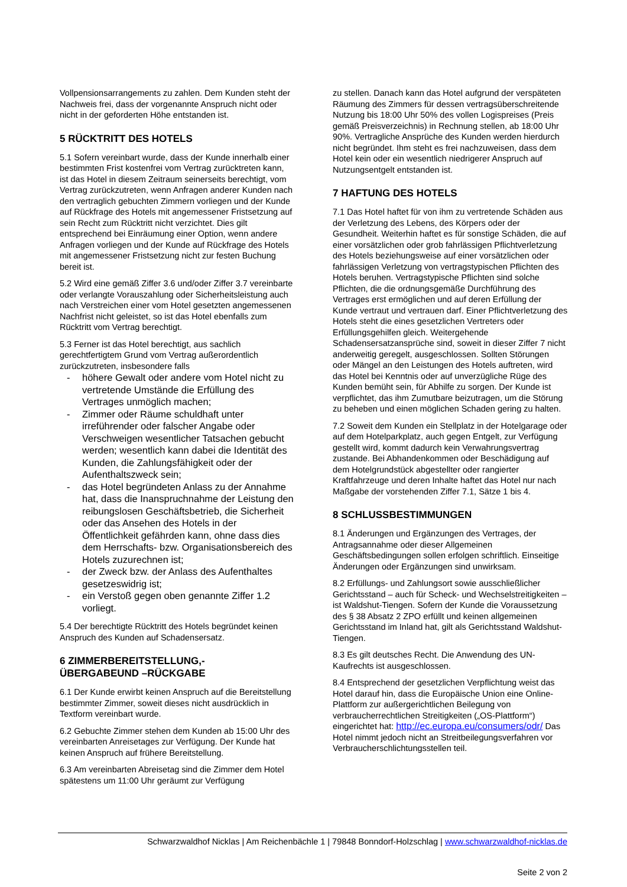Vollpensionsarrangements zu zahlen. Dem Kunden steht der Nachweis frei, dass der vorgenannte Anspruch nicht oder nicht in der geforderten Höhe entstanden ist.
5 RÜCKTRITT DES HOTELS
5.1 Sofern vereinbart wurde, dass der Kunde innerhalb einer bestimmten Frist kostenfrei vom Vertrag zurücktreten kann, ist das Hotel in diesem Zeitraum seinerseits berechtigt, vom Vertrag zurückzutreten, wenn Anfragen anderer Kunden nach den vertraglich gebuchten Zimmern vorliegen und der Kunde auf Rückfrage des Hotels mit angemessener Fristsetzung auf sein Recht zum Rücktritt nicht verzichtet. Dies gilt entsprechend bei Einräumung einer Option, wenn andere Anfragen vorliegen und der Kunde auf Rückfrage des Hotels mit angemessener Fristsetzung nicht zur festen Buchung bereit ist.
5.2 Wird eine gemäß Ziffer 3.6 und/oder Ziffer 3.7 vereinbarte oder verlangte Vorauszahlung oder Sicherheitsleistung auch nach Verstreichen einer vom Hotel gesetzten angemessenen Nachfrist nicht geleistet, so ist das Hotel ebenfalls zum Rücktritt vom Vertrag berechtigt.
5.3 Ferner ist das Hotel berechtigt, aus sachlich gerechtfertigtem Grund vom Vertrag außerordentlich zurückzutreten, insbesondere falls
- höhere Gewalt oder andere vom Hotel nicht zu vertretende Umstände die Erfüllung des Vertrages unmöglich machen;
- Zimmer oder Räume schuldhaft unter irreführender oder falscher Angabe oder Verschweigen wesentlicher Tatsachen gebucht werden; wesentlich kann dabei die Identität des Kunden, die Zahlungsfähigkeit oder der Aufenthaltszweck sein;
- das Hotel begründeten Anlass zu der Annahme hat, dass die Inanspruchnahme der Leistung den reibungslosen Geschäftsbetrieb, die Sicherheit oder das Ansehen des Hotels in der Öffentlichkeit gefährden kann, ohne dass dies dem Herrschafts- bzw. Organisationsbereich des Hotels zuzurechnen ist;
- der Zweck bzw. der Anlass des Aufenthaltes gesetzeswidrig ist;
- ein Verstoß gegen oben genannte Ziffer 1.2 vorliegt.
5.4 Der berechtigte Rücktritt des Hotels begründet keinen Anspruch des Kunden auf Schadensersatz.
6 ZIMMERBEREITSTELLUNG,-
ÜBERGABEUND –RÜCKGABE
6.1 Der Kunde erwirbt keinen Anspruch auf die Bereitstellung bestimmter Zimmer, soweit dieses nicht ausdrücklich in Textform vereinbart wurde.
6.2 Gebuchte Zimmer stehen dem Kunden ab 15:00 Uhr des vereinbarten Anreisetages zur Verfügung. Der Kunde hat keinen Anspruch auf frühere Bereitstellung.
6.3 Am vereinbarten Abreisetag sind die Zimmer dem Hotel spätestens um 11:00 Uhr geräumt zur Verfügung
zu stellen. Danach kann das Hotel aufgrund der verspäteten Räumung des Zimmers für dessen vertragsüberschreitende Nutzung bis 18:00 Uhr 50% des vollen Logispreises (Preis gemäß Preisverzeichnis) in Rechnung stellen, ab 18:00 Uhr 90%. Vertragliche Ansprüche des Kunden werden hierdurch nicht begründet. Ihm steht es frei nachzuweisen, dass dem Hotel kein oder ein wesentlich niedrigerer Anspruch auf Nutzungsentgelt entstanden ist.
7 HAFTUNG DES HOTELS
7.1 Das Hotel haftet für von ihm zu vertretende Schäden aus der Verletzung des Lebens, des Körpers oder der Gesundheit. Weiterhin haftet es für sonstige Schäden, die auf einer vorsätzlichen oder grob fahrlässigen Pflichtverletzung des Hotels beziehungsweise auf einer vorsätzlichen oder fahrlässigen Verletzung von vertragstypischen Pflichten des Hotels beruhen. Vertragstypische Pflichten sind solche Pflichten, die die ordnungsgemäße Durchführung des Vertrages erst ermöglichen und auf deren Erfüllung der Kunde vertraut und vertrauen darf. Einer Pflichtverletzung des Hotels steht die eines gesetzlichen Vertreters oder Erfüllungsgehilfen gleich. Weitergehende Schadensersatzansprüche sind, soweit in dieser Ziffer 7 nicht anderweitig geregelt, ausgeschlossen. Sollten Störungen oder Mängel an den Leistungen des Hotels auftreten, wird das Hotel bei Kenntnis oder auf unverzügliche Rüge des Kunden bemüht sein, für Abhilfe zu sorgen. Der Kunde ist verpflichtet, das ihm Zumutbare beizutragen, um die Störung zu beheben und einen möglichen Schaden gering zu halten.
7.2 Soweit dem Kunden ein Stellplatz in der Hotelgarage oder auf dem Hotelparkplatz, auch gegen Entgelt, zur Verfügung gestellt wird, kommt dadurch kein Verwahrungsvertrag zustande. Bei Abhandenkommen oder Beschädigung auf dem Hotelgrundstück abgestellter oder rangierter Kraftfahrzeuge und deren Inhalte haftet das Hotel nur nach Maßgabe der vorstehenden Ziffer 7.1, Sätze 1 bis 4.
8 SCHLUSSBESTIMMUNGEN
8.1 Änderungen und Ergänzungen des Vertrages, der Antragsannahme oder dieser Allgemeinen Geschäftsbedingungen sollen erfolgen schriftlich. Einseitige Änderungen oder Ergänzungen sind unwirksam.
8.2 Erfüllungs- und Zahlungsort sowie ausschließlicher Gerichtsstand – auch für Scheck- und Wechselstreitigkeiten – ist Waldshut-Tiengen. Sofern der Kunde die Voraussetzung des § 38 Absatz 2 ZPO erfüllt und keinen allgemeinen Gerichtsstand im Inland hat, gilt als Gerichtsstand Waldshut-Tiengen.
8.3 Es gilt deutsches Recht. Die Anwendung des UN-Kaufrechts ist ausgeschlossen.
8.4 Entsprechend der gesetzlichen Verpflichtung weist das Hotel darauf hin, dass die Europäische Union eine Online-Plattform zur außergerichtlichen Beilegung von verbraucherrechtlichen Streitigkeiten („OS-Plattform“) eingerichtet hat: http://ec.europa.eu/consumers/odr/ Das Hotel nimmt jedoch nicht an Streitbeilegungsverfahren vor Verbraucherschlichtungsstellen teil.
Schwarzwaldhof Nicklas | Am Reichenbächle 1 | 79848 Bonndorf-Holzschlag | www.schwarzwaldhof-nicklas.de
Seite 2 von 2